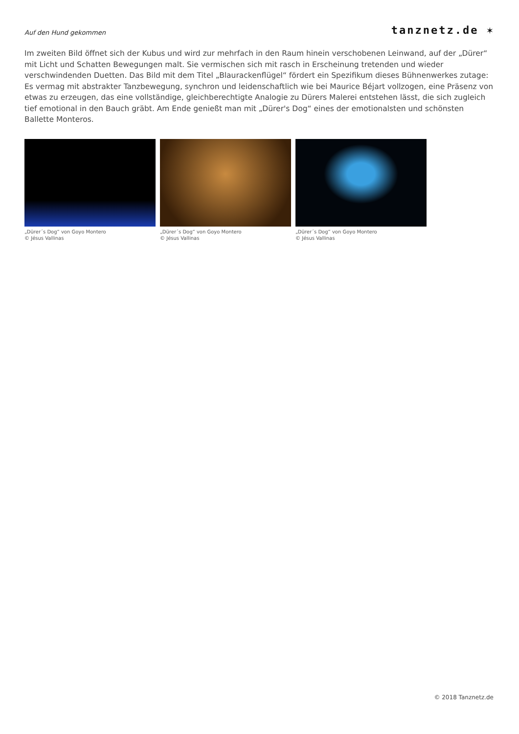Auf den Hund gekommen
tanznetz.de ✶
Im zweiten Bild öffnet sich der Kubus und wird zur mehrfach in den Raum hinein verschobenen Leinwand, auf der „Dürer“ mit Licht und Schatten Bewegungen malt. Sie vermischen sich mit rasch in Erscheinung tretenden und wieder verschwindenden Duetten. Das Bild mit dem Titel „Blaurackenflügel“ fördert ein Spezifikum dieses Bühnenwerkes zutage: Es vermag mit abstrakter Tanzbewegung, synchron und leidenschaftlich wie bei Maurice Béjart vollzogen, eine Präsenz von etwas zu erzeugen, das eine vollständige, gleichberechtigte Analogie zu Dürers Malerei entstehen lässt, die sich zugleich tief emotional in den Bauch gräbt. Am Ende genießt man mit „Dürer's Dog“ eines der emotionalsten und schönsten Ballette Monteros.
„Dürer´s Dog“ von Goyo Montero
© Jésus Vallinas
„Dürer´s Dog“ von Goyo Montero
© Jésus Vallinas
„Dürer´s Dog“ von Goyo Montero
© Jésus Vallinas
© 2018 Tanznetz.de